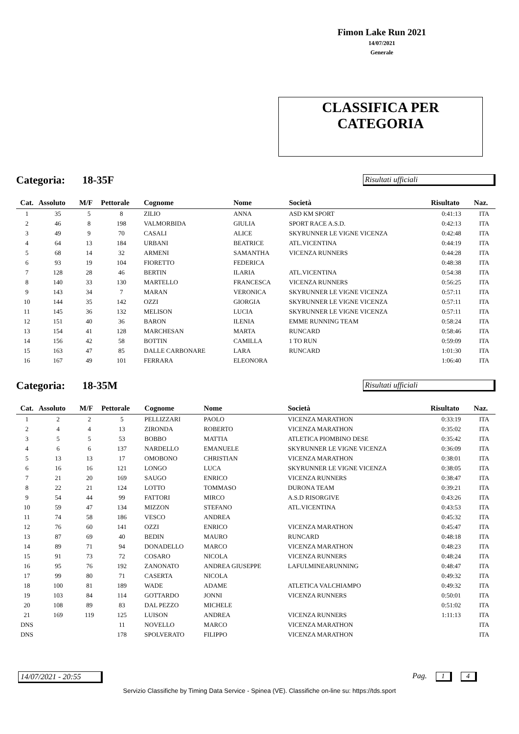Fimon Lake Run 2021
14/07/2021
Generale
CLASSIFICA PER
CATEGORIA
Categoria: 18-35F Risultati ufficiali
| Cat. | Assoluto | M/F | Pettorale | Cognome | Nome | Società | Risultato | Naz. |
| --- | --- | --- | --- | --- | --- | --- | --- | --- |
| 1 | 35 | 5 | 8 | ZILIO | ANNA | ASD KM SPORT | 0:41:13 | ITA |
| 2 | 46 | 8 | 198 | VALMORBIDA | GIULIA | SPORT RACE A.S.D. | 0:42:13 | ITA |
| 3 | 49 | 9 | 70 | CASALI | ALICE | SKYRUNNER LE VIGNE VICENZA | 0:42:48 | ITA |
| 4 | 64 | 13 | 184 | URBANI | BEATRICE | ATL.VICENTINA | 0:44:19 | ITA |
| 5 | 68 | 14 | 32 | ARMENI | SAMANTHA | VICENZA RUNNERS | 0:44:28 | ITA |
| 6 | 93 | 19 | 104 | FIORETTO | FEDERICA | | 0:48:38 | ITA |
| 7 | 128 | 28 | 46 | BERTIN | ILARIA | ATL.VICENTINA | 0:54:38 | ITA |
| 8 | 140 | 33 | 130 | MARTELLO | FRANCESCA | VICENZA RUNNERS | 0:56:25 | ITA |
| 9 | 143 | 34 | 7 | MARAN | VERONICA | SKYRUNNER LE VIGNE VICENZA | 0:57:11 | ITA |
| 10 | 144 | 35 | 142 | OZZI | GIORGIA | SKYRUNNER LE VIGNE VICENZA | 0:57:11 | ITA |
| 11 | 145 | 36 | 132 | MELISON | LUCIA | SKYRUNNER LE VIGNE VICENZA | 0:57:11 | ITA |
| 12 | 151 | 40 | 36 | BARON | ILENIA | EMME RUNNING TEAM | 0:58:24 | ITA |
| 13 | 154 | 41 | 128 | MARCHESAN | MARTA | RUNCARD | 0:58:46 | ITA |
| 14 | 156 | 42 | 58 | BOTTIN | CAMILLA | 1 TO RUN | 0:59:09 | ITA |
| 15 | 163 | 47 | 85 | DALLE CARBONARE | LARA | RUNCARD | 1:01:30 | ITA |
| 16 | 167 | 49 | 101 | FERRARA | ELEONORA | | 1:06:40 | ITA |
Categoria: 18-35M Risultati ufficiali
| Cat. | Assoluto | M/F | Pettorale | Cognome | Nome | Società | Risultato | Naz. |
| --- | --- | --- | --- | --- | --- | --- | --- | --- |
| 1 | 2 | 2 | 5 | PELLIZZARI | PAOLO | VICENZA MARATHON | 0:33:19 | ITA |
| 2 | 4 | 4 | 13 | ZIRONDA | ROBERTO | VICENZA MARATHON | 0:35:02 | ITA |
| 3 | 5 | 5 | 53 | BOBBO | MATTIA | ATLETICA PIOMBINO DESE | 0:35:42 | ITA |
| 4 | 6 | 6 | 137 | NARDELLO | EMANUELE | SKYRUNNER LE VIGNE VICENZA | 0:36:09 | ITA |
| 5 | 13 | 13 | 17 | OMOBONO | CHRISTIAN | VICENZA MARATHON | 0:38:01 | ITA |
| 6 | 16 | 16 | 121 | LONGO | LUCA | SKYRUNNER LE VIGNE VICENZA | 0:38:05 | ITA |
| 7 | 21 | 20 | 169 | SAUGO | ENRICO | VICENZA RUNNERS | 0:38:47 | ITA |
| 8 | 22 | 21 | 124 | LOTTO | TOMMASO | DURONA TEAM | 0:39:21 | ITA |
| 9 | 54 | 44 | 99 | FATTORI | MIRCO | A.S.D RISORGIVE | 0:43:26 | ITA |
| 10 | 59 | 47 | 134 | MIZZON | STEFANO | ATL.VICENTINA | 0:43:53 | ITA |
| 11 | 74 | 58 | 186 | VESCO | ANDREA | | 0:45:32 | ITA |
| 12 | 76 | 60 | 141 | OZZI | ENRICO | VICENZA MARATHON | 0:45:47 | ITA |
| 13 | 87 | 69 | 40 | BEDIN | MAURO | RUNCARD | 0:48:18 | ITA |
| 14 | 89 | 71 | 94 | DONADELLO | MARCO | VICENZA MARATHON | 0:48:23 | ITA |
| 15 | 91 | 73 | 72 | COSARO | NICOLA | VICENZA RUNNERS | 0:48:24 | ITA |
| 16 | 95 | 76 | 192 | ZANONATO | ANDREA GIUSEPPE | LAFULMINEARUNNING | 0:48:47 | ITA |
| 17 | 99 | 80 | 71 | CASERTA | NICOLA | | 0:49:32 | ITA |
| 18 | 100 | 81 | 189 | WADE | ADAME | ATLETICA VALCHIAMPO | 0:49:32 | ITA |
| 19 | 103 | 84 | 114 | GOTTARDO | JONNI | VICENZA RUNNERS | 0:50:01 | ITA |
| 20 | 108 | 89 | 83 | DAL PEZZO | MICHELE | | 0:51:02 | ITA |
| 21 | 169 | 119 | 125 | LUISON | ANDREA | VICENZA RUNNERS | 1:11:13 | ITA |
| DNS | | | 11 | NOVELLO | MARCO | VICENZA MARATHON | | ITA |
| DNS | | | 178 | SPOLVERATO | FILIPPO | VICENZA MARATHON | | ITA |
14/07/2021 - 20:55
Pag. 1 4
Servizio Classifiche by Timing Data Service - Spinea (VE). Classifiche on-line su: https://tds.sport